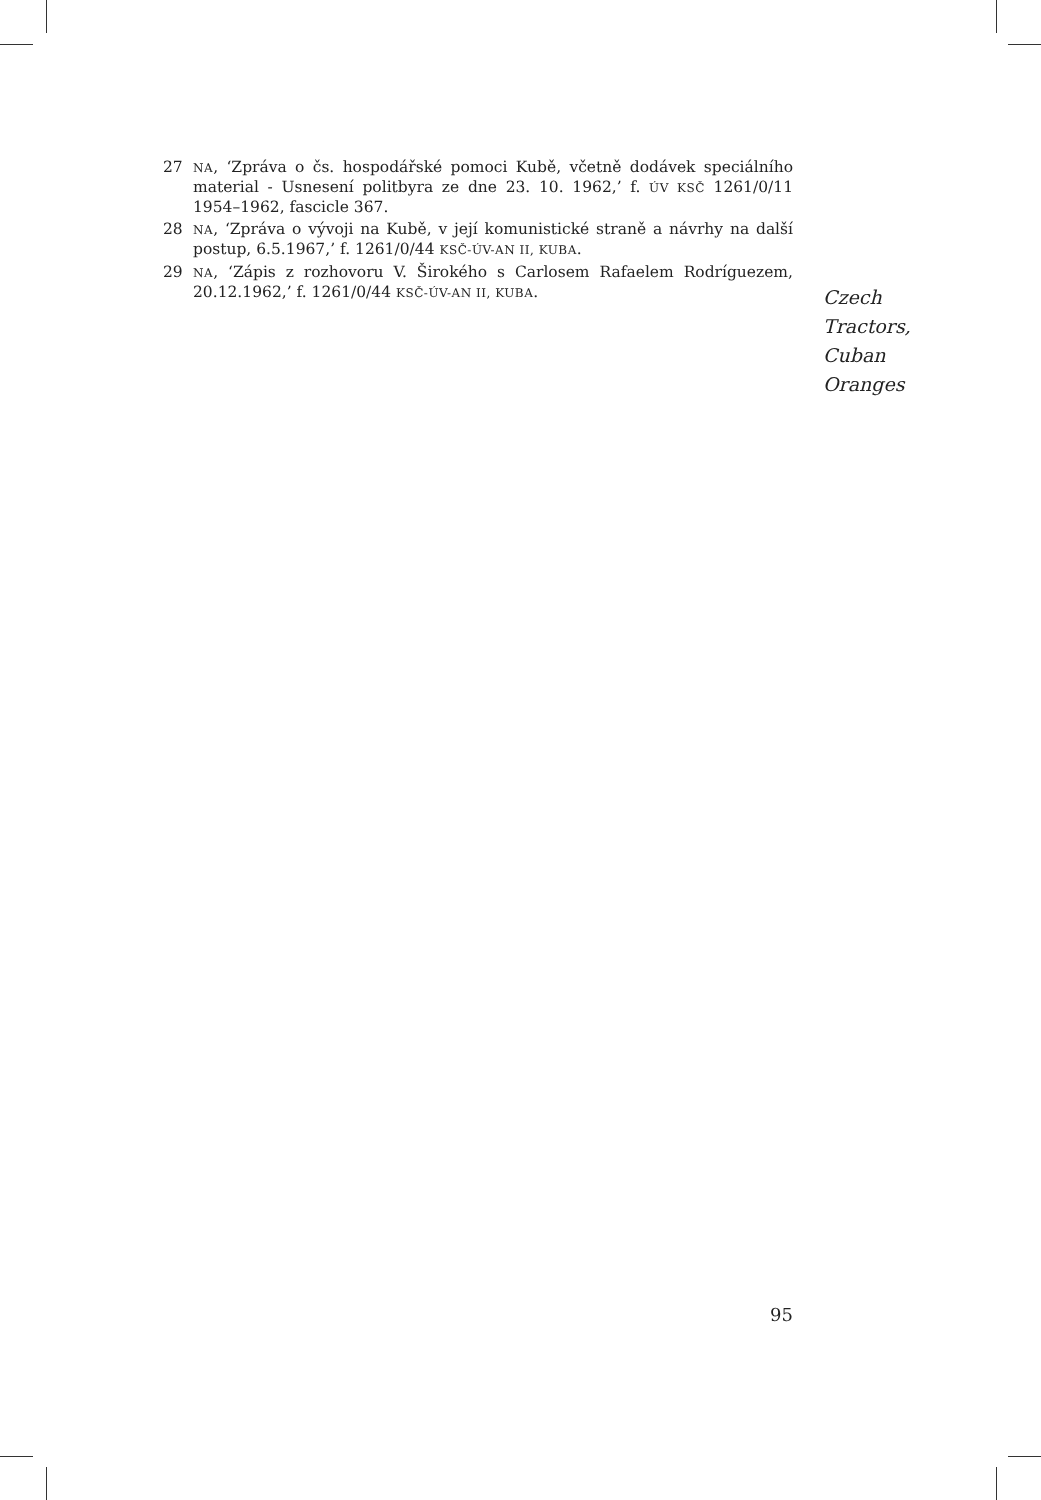27 NA, ‘Zpráva o čs. hospodářské pomoci Kubě, včetně dodávek speciálního material - Usnesení politbyra ze dne 23. 10. 1962,’ f. ÚV KSČ 1261/0/11 1954–1962, fascicle 367.
28 NA, ‘Zpráva o vývoji na Kubě, v její komunistické straně a návrhy na další postup, 6.5.1967,’ f. 1261/0/44 KSČ-ÚV-AN II, KUBA.
29 NA, ‘Zápis z rozhovoru V. Širokého s Carlosem Rafaelem Rodríguezem, 20.12.1962,’ f. 1261/0/44 KSČ-ÚV-AN II, KUBA.
Czech
Tractors,
Cuban
Oranges
95